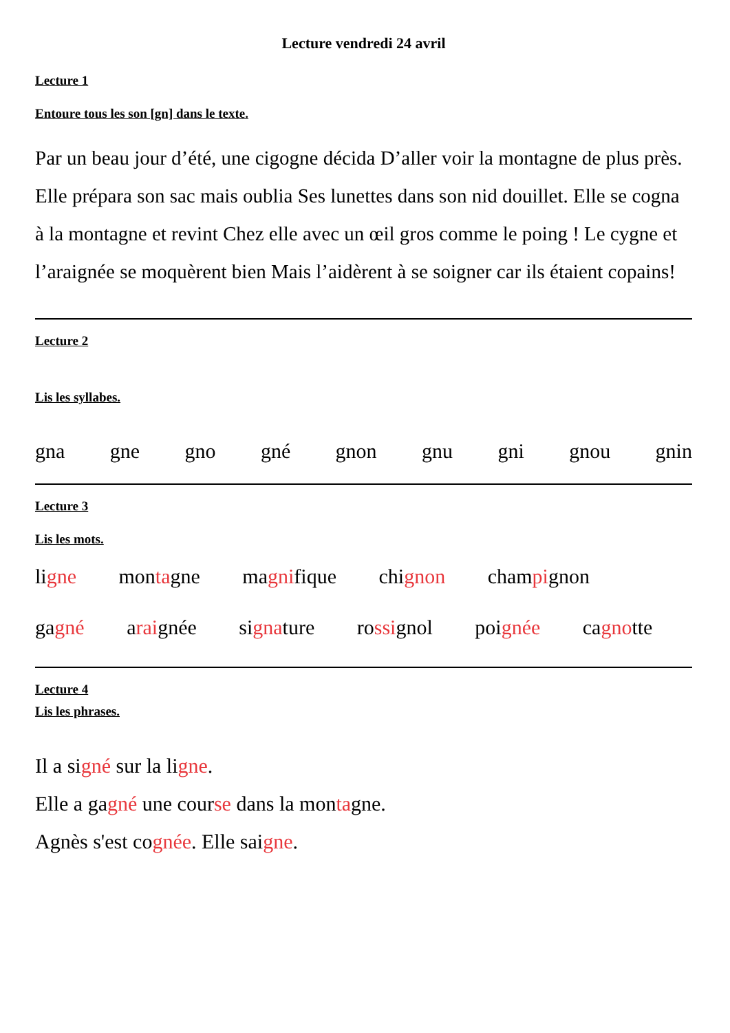Lecture vendredi 24 avril
Lecture 1
Entoure tous les son [gn] dans le texte.
Par un beau jour d’été, une cigogne décida D’aller voir la montagne de plus près. Elle prépara son sac mais oublia Ses lunettes dans son nid douillet. Elle se cogna à la montagne et revint Chez elle avec un œil gros comme le poing ! Le cygne et l’araignée se moquèrent bien Mais l’aidèrent à se soigner car ils étaient copains!
Lecture 2
Lis les syllabes.
gna gne gno gné gnon gnu gni gnou gnin
Lecture 3
Lis les mots.
ligne montagne magnifique chignon champignon
gagné araignée signature rossignol poignée cagnotte
Lecture 4
Lis les phrases.
Il a signé sur la ligne.
Elle a gagné une course dans la montagne.
Agnès s'est cognée. Elle saigne.